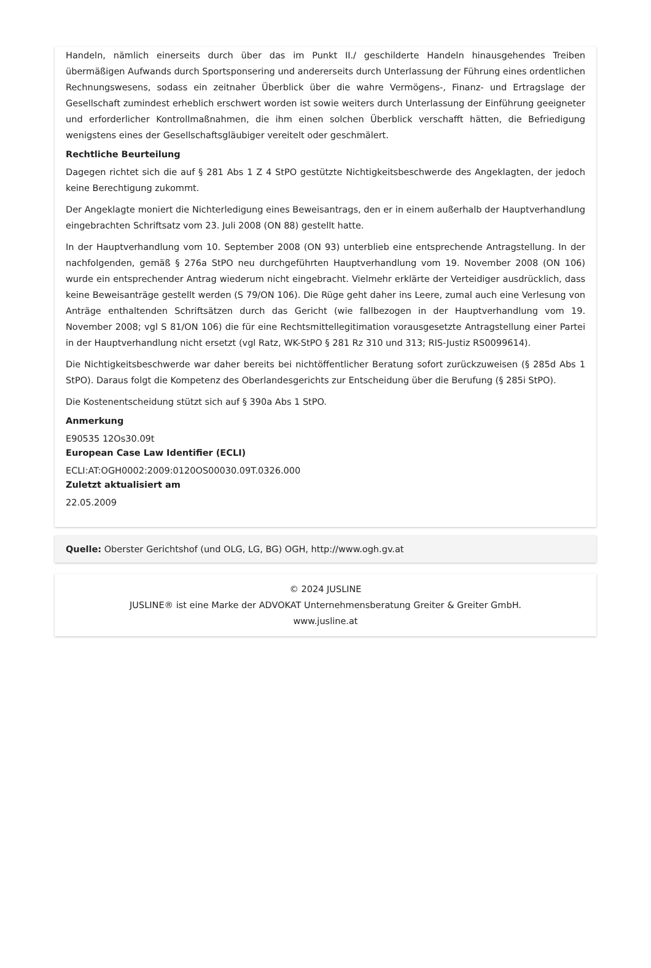Handeln, nämlich einerseits durch über das im Punkt II./ geschilderte Handeln hinausgehendes Treiben übermäßigen Aufwands durch Sportsponsering und andererseits durch Unterlassung der Führung eines ordentlichen Rechnungswesens, sodass ein zeitnaher Überblick über die wahre Vermögens-, Finanz- und Ertragslage der Gesellschaft zumindest erheblich erschwert worden ist sowie weiters durch Unterlassung der Einführung geeigneter und erforderlicher Kontrollmaßnahmen, die ihm einen solchen Überblick verschafft hätten, die Befriedigung wenigstens eines der Gesellschaftsgläubiger vereitelt oder geschmälert.
Rechtliche Beurteilung
Dagegen richtet sich die auf § 281 Abs 1 Z 4 StPO gestützte Nichtigkeitsbeschwerde des Angeklagten, der jedoch keine Berechtigung zukommt.
Der Angeklagte moniert die Nichterledigung eines Beweisantrags, den er in einem außerhalb der Hauptverhandlung eingebrachten Schriftsatz vom 23. Juli 2008 (ON 88) gestellt hatte.
In der Hauptverhandlung vom 10. September 2008 (ON 93) unterblieb eine entsprechende Antragstellung. In der nachfolgenden, gemäß § 276a StPO neu durchgeführten Hauptverhandlung vom 19. November 2008 (ON 106) wurde ein entsprechender Antrag wiederum nicht eingebracht. Vielmehr erklärte der Verteidiger ausdrücklich, dass keine Beweisanträge gestellt werden (S 79/ON 106). Die Rüge geht daher ins Leere, zumal auch eine Verlesung von Anträge enthaltenden Schriftsätzen durch das Gericht (wie fallbezogen in der Hauptverhandlung vom 19. November 2008; vgl S 81/ON 106) die für eine Rechtsmittellegitimation vorausgesetzte Antragstellung einer Partei in der Hauptverhandlung nicht ersetzt (vgl Ratz, WK-StPO § 281 Rz 310 und 313; RIS-Justiz RS0099614).
Die Nichtigkeitsbeschwerde war daher bereits bei nichtöffentlicher Beratung sofort zurückzuweisen (§ 285d Abs 1 StPO). Daraus folgt die Kompetenz des Oberlandesgerichts zur Entscheidung über die Berufung (§ 285i StPO).
Die Kostenentscheidung stützt sich auf § 390a Abs 1 StPO.
Anmerkung
E90535 12Os30.09t
European Case Law Identifier (ECLI)
ECLI:AT:OGH0002:2009:0120OS00030.09T.0326.000
Zuletzt aktualisiert am
22.05.2009
Quelle: Oberster Gerichtshof (und OLG, LG, BG) OGH, http://www.ogh.gv.at
© 2024 JUSLINE
JUSLINE® ist eine Marke der ADVOKAT Unternehmensberatung Greiter & Greiter GmbH.
www.jusline.at